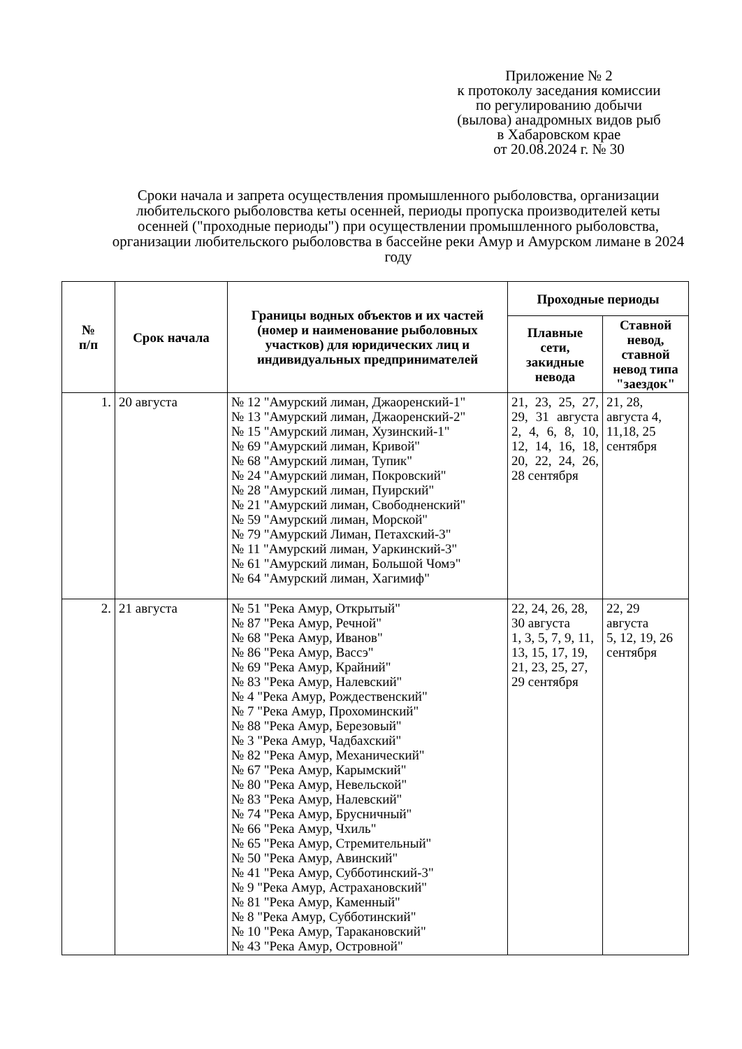Приложение № 2
к протоколу заседания комиссии
по регулированию добычи
(вылова) анадромных видов рыб
в Хабаровском крае
от 20.08.2024 г. № 30
Сроки начала и запрета осуществления промышленного рыболовства, организации любительского рыболовства кеты осенней, периоды пропуска производителей кеты осенней ("проходные периоды") при осуществлении промышленного рыболовства, организации любительского рыболовства в бассейне реки Амур и Амурском лимане в 2024 году
| № п/п | Срок начала | Границы водных объектов и их частей (номер и наименование рыболовных участков) для юридических лиц и индивидуальных предпринимателей | Проходные периоды | |
| --- | --- | --- | --- | --- |
| | | | Плавные сети, закидные невода | Ставной невод, ставной невод типа "заездок" |
| 1. | 20 августа | № 12 "Амурский лиман, Джаоренский-1" № 13 "Амурский лиман, Джаоренский-2" № 15 "Амурский лиман, Хузинский-1" № 69 "Амурский лиман, Кривой" № 68 "Амурский лиман, Тупик" № 24 "Амурский лиман, Покровский" № 28 "Амурский лиман, Пуирский" № 21 "Амурский лиман, Свободненский" № 59 "Амурский лиман, Морской" № 79 "Амурский Лиман, Петахский-3" № 11 "Амурский лиман, Уаркинский-3" № 61 "Амурский лиман, Большой Чомэ" № 64 "Амурский лиман, Хагимиф" | 21, 23, 25, 27, 29, 31 августа 2, 4, 6, 8, 10, 12, 14, 16, 18, 20, 22, 24, 26, 28 сентября | 21, 28, августа 4, 11,18, 25 сентября |
| 2. | 21 августа | № 51 "Река Амур, Открытый" № 87 "Река Амур, Речной" № 68 "Река Амур, Иванов" № 86 "Река Амур, Вассэ" № 69 "Река Амур, Крайний" № 83 "Река Амур, Налевский" № 4 "Река Амур, Рождественский" № 7 "Река Амур, Прохоминский" № 88 "Река Амур, Березовый" № 3 "Река Амур, Чадбахский" № 82 "Река Амур, Механический" № 67 "Река Амур, Карымский" № 80 "Река Амур, Невельской" № 83 "Река Амур, Налевский" № 74 "Река Амур, Брусничный" № 66 "Река Амур, Чхиль" № 65 "Река Амур, Стремительный" № 50 "Река Амур, Авинский" № 41 "Река Амур, Субботинский-3" № 9 "Река Амур, Астрахановский" № 81 "Река Амур, Каменный" № 8 "Река Амур, Субботинский" № 10 "Река Амур, Таракановский" № 43 "Река Амур, Островной" | 22, 24, 26, 28, 30 августа 1, 3, 5, 7, 9, 11, 13, 15, 17, 19, 21, 23, 25, 27, 29 сентября | 22, 29 августа 5, 12, 19, 26 сентября |